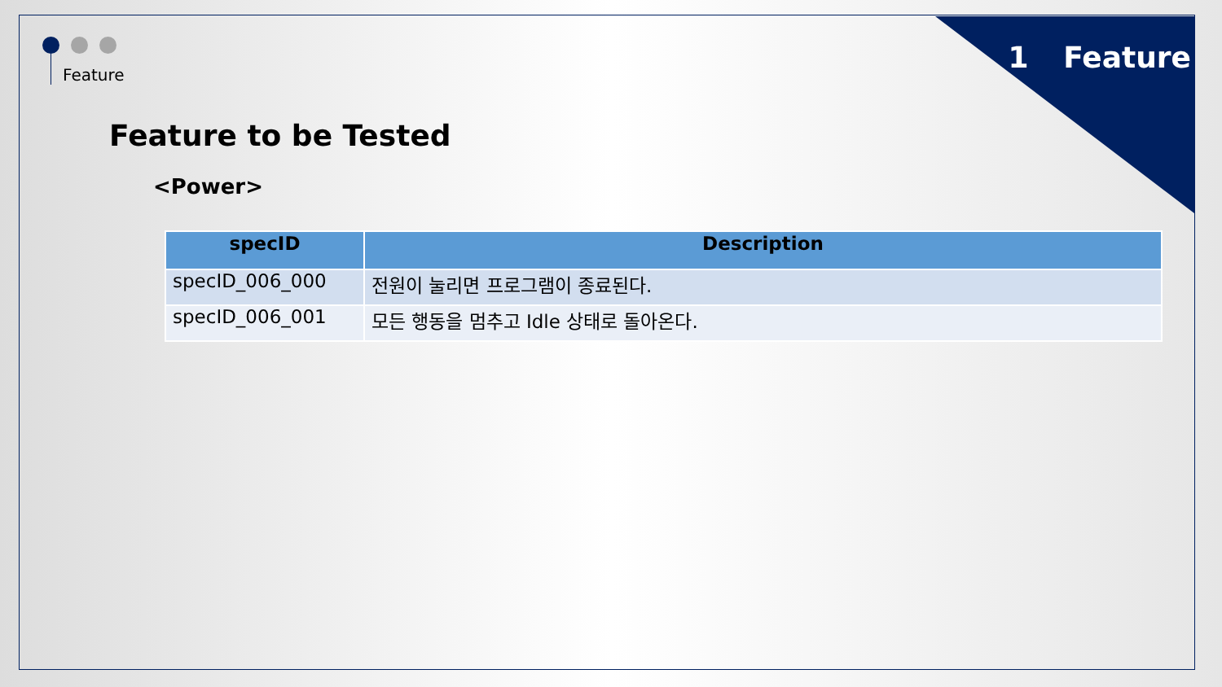Feature 1 Feature
Feature to be Tested
<Power>
| specID | Description |
| --- | --- |
| specID_006_000 | 전원이 눌리면 프로그램이 종료된다. |
| specID_006_001 | 모든 행동을 멈추고 Idle 상태로 돌아온다. |